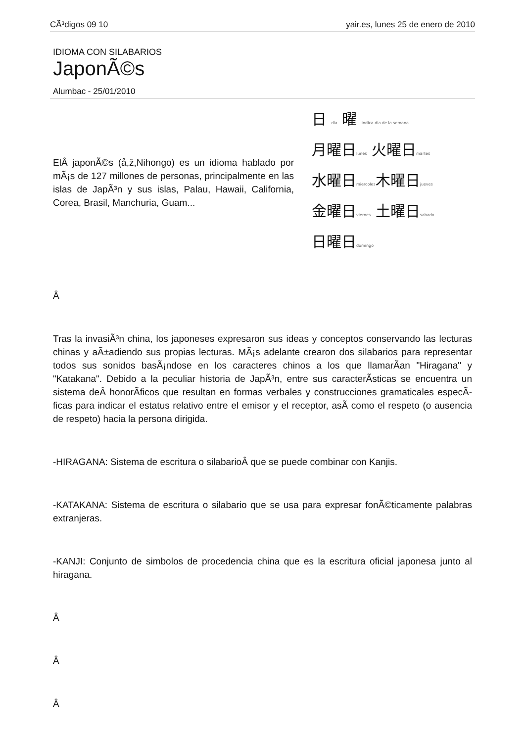CÃ³digos 09 10 yair.es, lunes 25 de enero de 2010
IDIOMA CON SILABARIOS
JaponÃ©s
Alumbac - 25/01/2010
ElÂ japonÃ©s (å,ž,Nihongo) es un idioma hablado por mÃ¡s de 127 millones de personas, principalmente en las islas de JapÃ³n y sus islas, Palau, Hawaii, California, Corea, Brasil, Manchuria, Guam...
日 día 曜 indica día de la semana
月曜日lunes 火曜日martes
水曜日miercoles木曜日jueves
金曜日viernes 土曜日sabado
日曜日domingo
Â
Tras la invasiÃ³n china, los japoneses expresaron sus ideas y conceptos conservando las lecturas chinas y aÃ±adiendo sus propias lecturas. MÃ¡s adelante crearon dos silabarios para representar todos sus sonidos basÃ¡ndose en los caracteres chinos a los que llamarÃ­an "Hiragana" y "Katakana". Debido a la peculiar historia de JapÃ³n, entre sus caracterÃ­sticas se encuentra un sistema deÂ honorÃ­ficos que resultan en formas verbales y construcciones gramaticales especÃ­ficas para indicar el estatus relativo entre el emisor y el receptor, asÃ­ como el respeto (o ausencia de respeto) hacia la persona dirigida.
-HIRAGANA: Sistema de escritura o silabarioÂ que se puede combinar con Kanjis.
-KATAKANA: Sistema de escritura o silabario que se usa para expresar fonÃ©ticamente palabras extranjeras.
-KANJI: Conjunto de simbolos de procedencia china que es la escritura oficial japonesa junto al hiragana.
Â
Â
Â